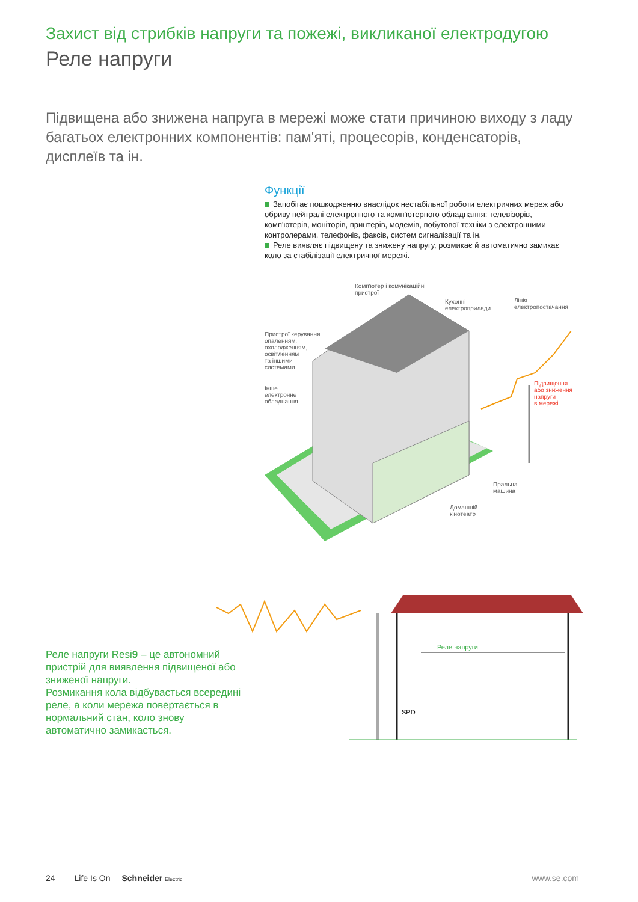Захист від стрибків напруги та пожежі, викликаної електродугою
Реле напруги
Підвищена або знижена напруга в мережі може стати причиною виходу з ладу багатьох електронних компонентів: пам'яті, процесорів, конденсаторів, дисплеїв та ін.
Функції
Запобігає пошкодженню внаслідок нестабільної роботи електричних мереж або обриву нейтралі електронного та комп'ютерного обладнання: телевізорів, комп'ютерів, моніторів, принтерів, модемів, побутової техніки з електронними контролерами, телефонів, факсів, систем сигналізації та ін.
Реле виявляє підвищену та знижену напругу, розмикає й автоматично замикає коло за стабілізації електричної мережі.
Комп'ютер і комунікаційні
пристрої
Кухонні
електроприлади
Лінія
електропостачання
Пристрої керування
опаленням,
охолодженням,
освітленням
та іншими
системами
Інше
електронне
обладнання
Підвищення
або зниження
напруги
в мережі
Пральна
машина
Домашній
кінотеатр
Реле напруги
SPD
Реле напруги Resi9 – це автономний пристрій для виявлення підвищеної або зниженої напруги.
Розмикання кола відбувається всередині реле, а коли мережа повертається в нормальний стан, коло знову автоматично замикається.
24 Life Is On Schneider Electric www.se.com